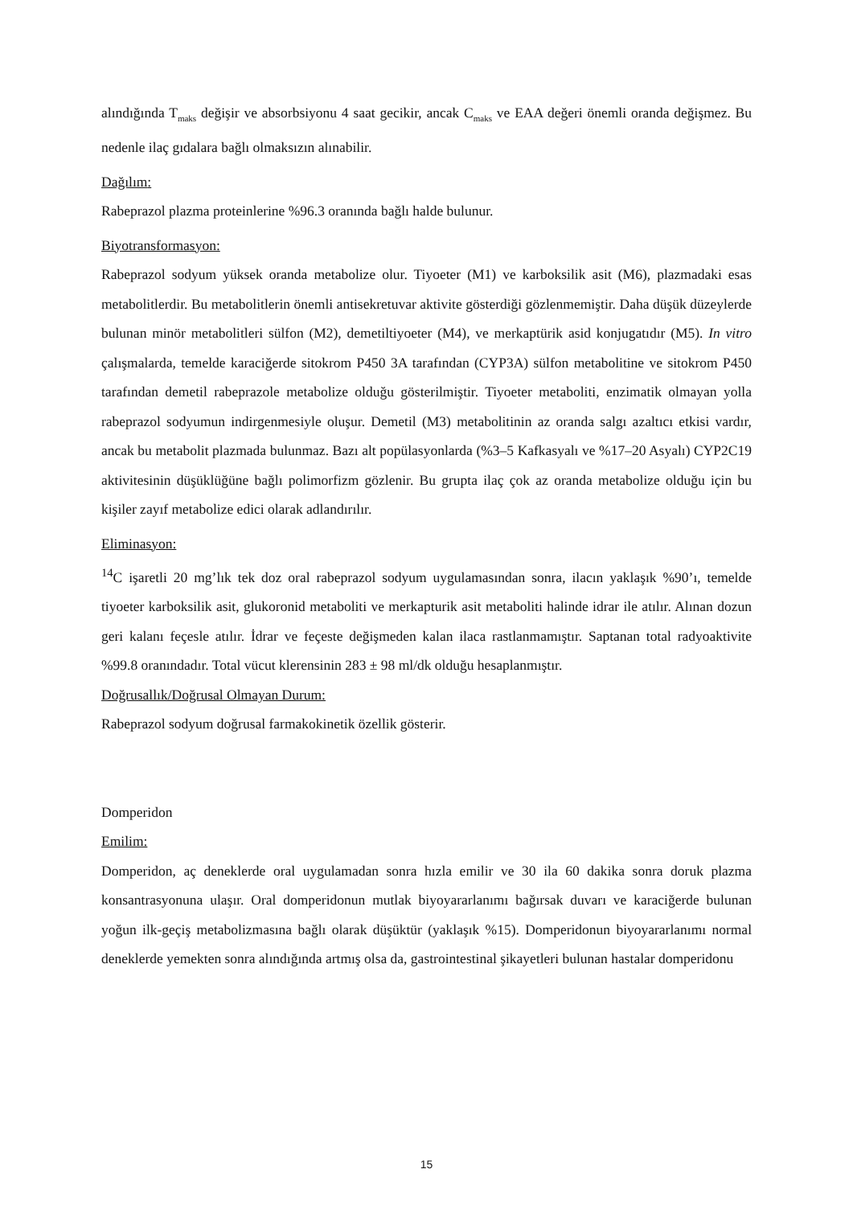alındığında T<sub>maks</sub> değişir ve absorbsiyonu 4 saat gecikir, ancak C<sub>maks</sub> ve EAA değeri önemli oranda değişmez. Bu nedenle ilaç gıdalara bağlı olmaksızın alınabilir.
Dağılım:
Rabeprazol plazma proteinlerine %96.3 oranında bağlı halde bulunur.
Biyotransformasyon:
Rabeprazol sodyum yüksek oranda metabolize olur. Tiyoeter (M1) ve karboksilik asit (M6), plazmadaki esas metabolitlerdir. Bu metabolitlerin önemli antisekretuvar aktivite gösterdiği gözlenmemiştir. Daha düşük düzeylerde bulunan minör metabolitleri sülfon (M2), demetiltiyoeter (M4), ve merkaptürik asid konjugatıdır (M5). In vitro çalışmalarda, temelde karaciğerde sitokrom P450 3A tarafından (CYP3A) sülfon metabolitine ve sitokrom P450 tarafından demetil rabeprazole metabolize olduğu gösterilmiştir. Tiyoeter metaboliti, enzimatik olmayan yolla rabeprazol sodyumun indirgenmesiyle oluşur. Demetil (M3) metabolitinin az oranda salgı azaltıcı etkisi vardır, ancak bu metabolit plazmada bulunmaz. Bazı alt popülasyonlarda (%3–5 Kafkasyalı ve %17–20 Asyalı) CYP2C19 aktivitesinin düşüklüğüne bağlı polimorfizm gözlenir. Bu grupta ilaç çok az oranda metabolize olduğu için bu kişiler zayıf metabolize edici olarak adlandırılır.
Eliminasyon:
<sup>14</sup>C işaretli 20 mg’lık tek doz oral rabeprazol sodyum uygulamasından sonra, ilacın yaklaşık %90’ı, temelde tiyoeter karboksilik asit, glukoronid metaboliti ve merkapturik asit metaboliti halinde idrar ile atılır. Alınan dozun geri kalanı feçesle atılır. İdrar ve feçeste değişmeden kalan ilaca rastlanmamıştır. Saptanan total radyoaktivite %99.8 oranındadır. Total vücut klerensinin 283 ± 98 ml/dk olduğu hesaplanmıştır.
Doğrusallık/Doğrusal Olmayan Durum:
Rabeprazol sodyum doğrusal farmakokinetik özellik gösterir.
Domperidon
Emilim:
Domperidon, aç deneklerde oral uygulamadan sonra hızla emilir ve 30 ila 60 dakika sonra doruk plazma konsantrasyonuna ulaşır. Oral domperidonun mutlak biyoyararlanımı bağırsak duvarı ve karaciğerde bulunan yoğun ilk-geçiş metabolizmasına bağlı olarak düşüktür (yaklaşık %15). Domperidonun biyoyararlanımı normal deneklerde yemekten sonra alındığında artmış olsa da, gastrointestinal şikayetleri bulunan hastalar domperidonu
15